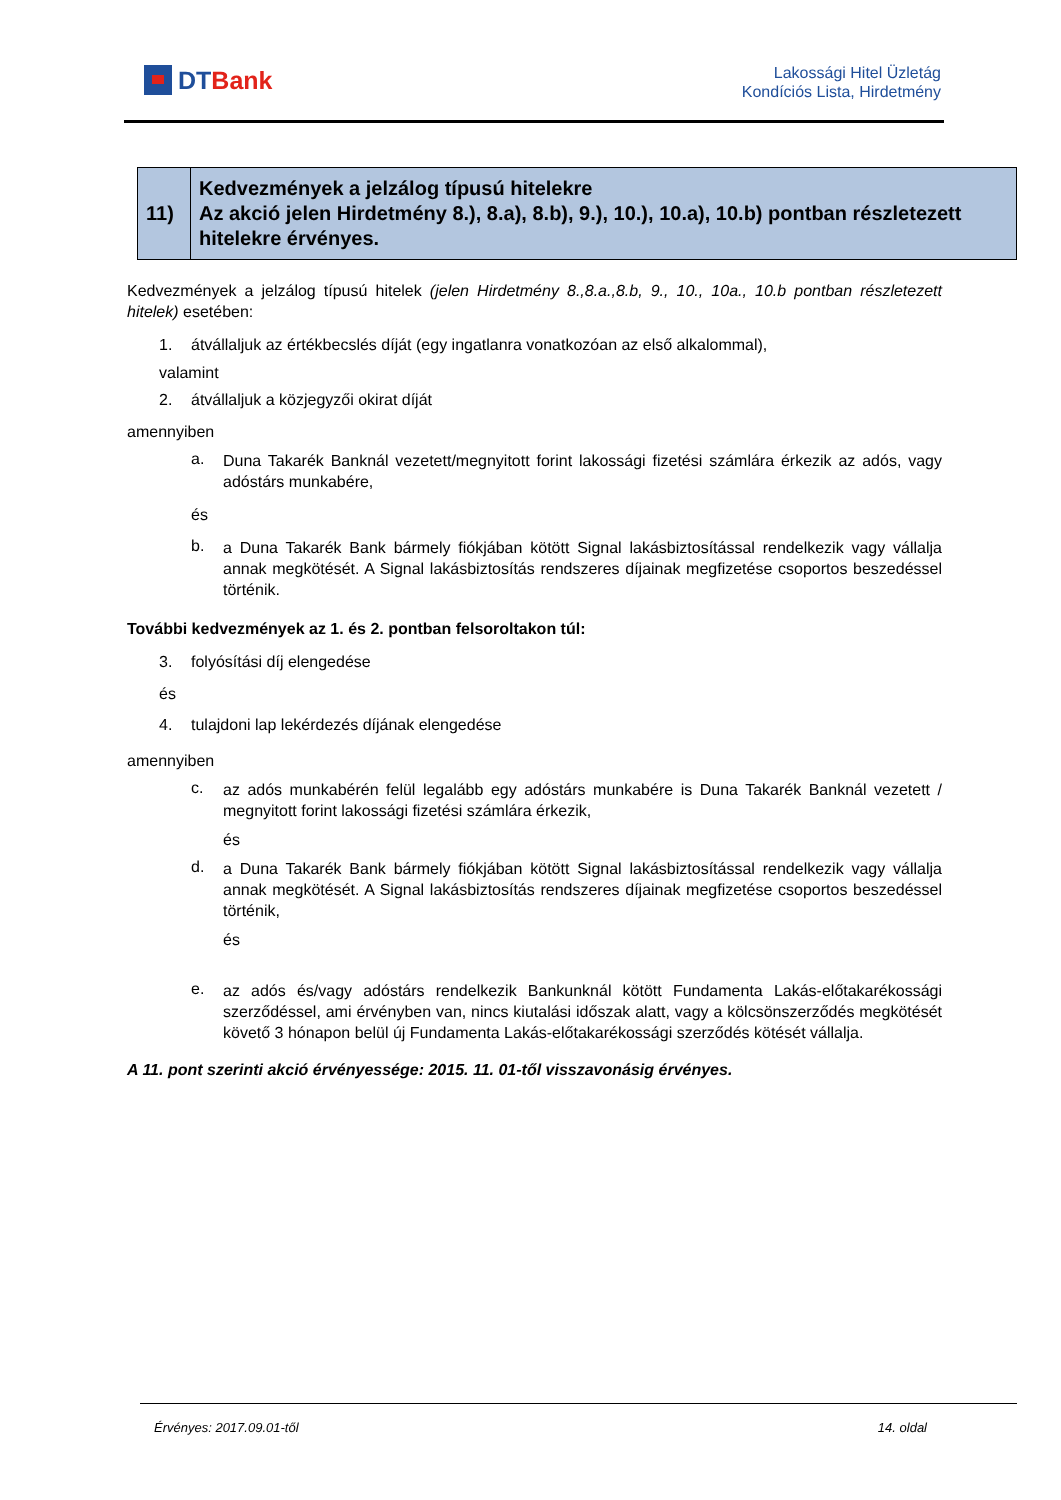DTBank
Lakossági Hitel Üzletág
Kondíciós Lista, Hirdetmény
| 11) | Kedvezmények a jelzálog típusú hitelekre Az akció jelen Hirdetmény 8.), 8.a), 8.b), 9.), 10.), 10.a), 10.b) pontban részletezett hitelekre érvényes. |
Kedvezmények a jelzálog típusú hitelek (jelen Hirdetmény 8.,8.a.,8.b, 9., 10., 10a., 10.b pontban részletezett hitelek) esetében:
1. átvállaljuk az értékbecslés díját (egy ingatlanra vonatkozóan az első alkalommal),
valamint
2. átvállaljuk a közjegyzői okirat díját
amennyiben
a.
Duna Takarék Banknál vezetett/megnyitott forint lakossági fizetési számlára érkezik az adós, vagy adóstárs munkabére,
és
b.
a Duna Takarék Bank bármely fiókjában kötött Signal lakásbiztosítással rendelkezik vagy vállalja annak megkötését. A Signal lakásbiztosítás rendszeres díjainak megfizetése csoportos beszedéssel történik.
További kedvezmények az 1. és 2. pontban felsoroltakon túl:
3. folyósítási díj elengedése
és
4. tulajdoni lap lekérdezés díjának elengedése
amennyiben
c.
az adós munkabérén felül legalább egy adóstárs munkabére is Duna Takarék Banknál vezetett / megnyitott forint lakossági fizetési számlára érkezik,
és
d.
a Duna Takarék Bank bármely fiókjában kötött Signal lakásbiztosítással rendelkezik vagy vállalja annak megkötését. A Signal lakásbiztosítás rendszeres díjainak megfizetése csoportos beszedéssel történik,
és
e.
az adós és/vagy adóstárs rendelkezik Bankunknál kötött Fundamenta Lakás-előtakarékossági szerződéssel, ami érvényben van, nincs kiutalási időszak alatt, vagy a kölcsönszerződés megkötését követő 3 hónapon belül új Fundamenta Lakás-előtakarékossági szerződés kötését vállalja.
A 11. pont szerinti akció érvényessége: 2015. 11. 01-től visszavonásig érvényes.
Érvényes: 2017.09.01-től 14. oldal